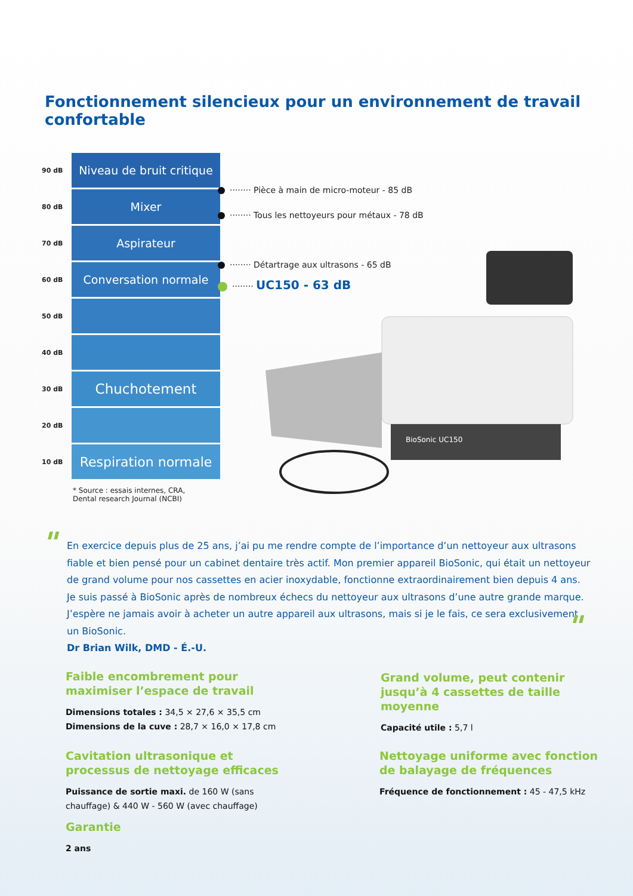Fonctionnement silencieux pour un environnement de travail confortable
90 dB
Niveau de bruit critique
80 dB
Mixer
70 dB
Aspirateur
60 dB
Conversation normale
50 dB
40 dB
30 dB
Chuchotement
20 dB
10 dB
Respiration normale
* Source : essais internes, CRA,
Dental research Journal (NCBI)
········ Pièce à main de micro-moteur - 85 dB
········ Tous les nettoyeurs pour métaux - 78 dB
········ Détartrage aux ultrasons - 65 dB
········ UC150 - 63 dB
BioSonic UC150
"
En exercice depuis plus de 25 ans, j’ai pu me rendre compte de l’importance d’un nettoyeur aux ultrasons fiable et bien pensé pour un cabinet dentaire très actif. Mon premier appareil BioSonic, qui était un nettoyeur de grand volume pour nos cassettes en acier inoxydable, fonctionne extraordinairement bien depuis 4 ans. Je suis passé à BioSonic après de nombreux échecs du nettoyeur aux ultrasons d’une autre grande marque. J’espère ne jamais avoir à acheter un autre appareil aux ultrasons, mais si je le fais, ce sera exclusivement un BioSonic.
Dr Brian Wilk, DMD - É.-U.
"
Faible encombrement pour maximiser l’espace de travail
Dimensions totales : 34,5 × 27,6 × 35,5 cm
Dimensions de la cuve : 28,7 × 16,0 × 17,8 cm
Grand volume, peut contenir jusqu’à 4 cassettes de taille moyenne
Capacité utile : 5,7 l
Cavitation ultrasonique et processus de nettoyage efficaces
Puissance de sortie maxi. de 160 W (sans chauffage) & 440 W - 560 W (avec chauffage)
Nettoyage uniforme avec fonction de balayage de fréquences
Fréquence de fonctionnement : 45 - 47,5 kHz
Garantie
2 ans